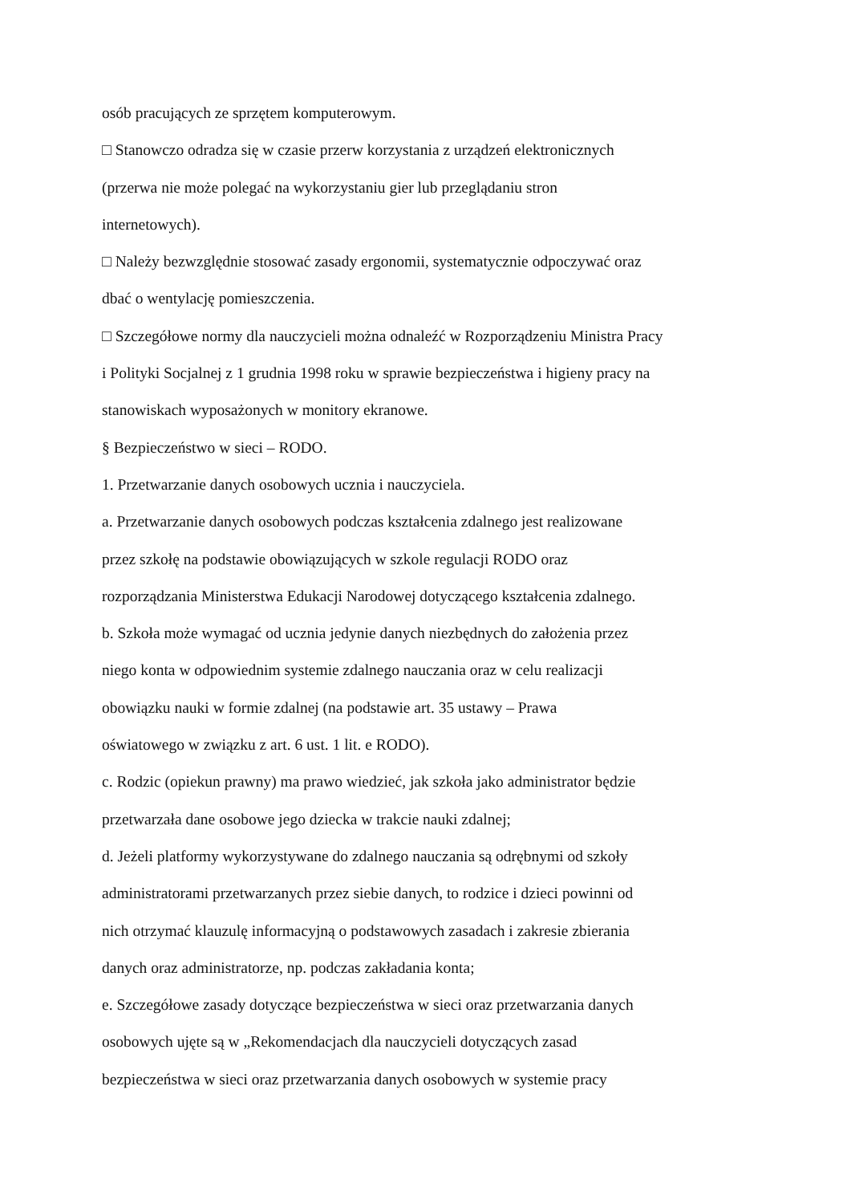osób pracujących ze sprzętem komputerowym.
□ Stanowczo odradza się w czasie przerw korzystania z urządzeń elektronicznych
(przerwa nie może polegać na wykorzystaniu gier lub przeglądaniu stron
internetowych).
□ Należy bezwzględnie stosować zasady ergonomii, systematycznie odpoczywać oraz
dbać o wentylację pomieszczenia.
□ Szczegółowe normy dla nauczycieli można odnaleźć w Rozporządzeniu Ministra Pracy
i Polityki Socjalnej z 1 grudnia 1998 roku w sprawie bezpieczeństwa i higieny pracy na
stanowiskach wyposażonych w monitory ekranowe.
§ Bezpieczeństwo w sieci – RODO.
1. Przetwarzanie danych osobowych ucznia i nauczyciela.
a. Przetwarzanie danych osobowych podczas kształcenia zdalnego jest realizowane
przez szkołę na podstawie obowiązujących w szkole regulacji RODO oraz
rozporządzania Ministerstwa Edukacji Narodowej dotyczącego kształcenia zdalnego.
b. Szkoła może wymagać od ucznia jedynie danych niezbędnych do założenia przez
niego konta w odpowiednim systemie zdalnego nauczania oraz w celu realizacji
obowiązku nauki w formie zdalnej (na podstawie art. 35 ustawy – Prawa
oświatowego w związku z art. 6 ust. 1 lit. e RODO).
c. Rodzic (opiekun prawny) ma prawo wiedzieć, jak szkoła jako administrator będzie
przetwarzała dane osobowe jego dziecka w trakcie nauki zdalnej;
d. Jeżeli platformy wykorzystywane do zdalnego nauczania są odrębnymi od szkoły
administratorami przetwarzanych przez siebie danych, to rodzice i dzieci powinni od
nich otrzymać klauzulę informacyjną o podstawowych zasadach i zakresie zbierania
danych oraz administratorze, np. podczas zakładania konta;
e. Szczegółowe zasady dotyczące bezpieczeństwa w sieci oraz przetwarzania danych
osobowych ujęte są w „Rekomendacjach dla nauczycieli dotyczących zasad
bezpieczeństwa w sieci oraz przetwarzania danych osobowych w systemie pracy